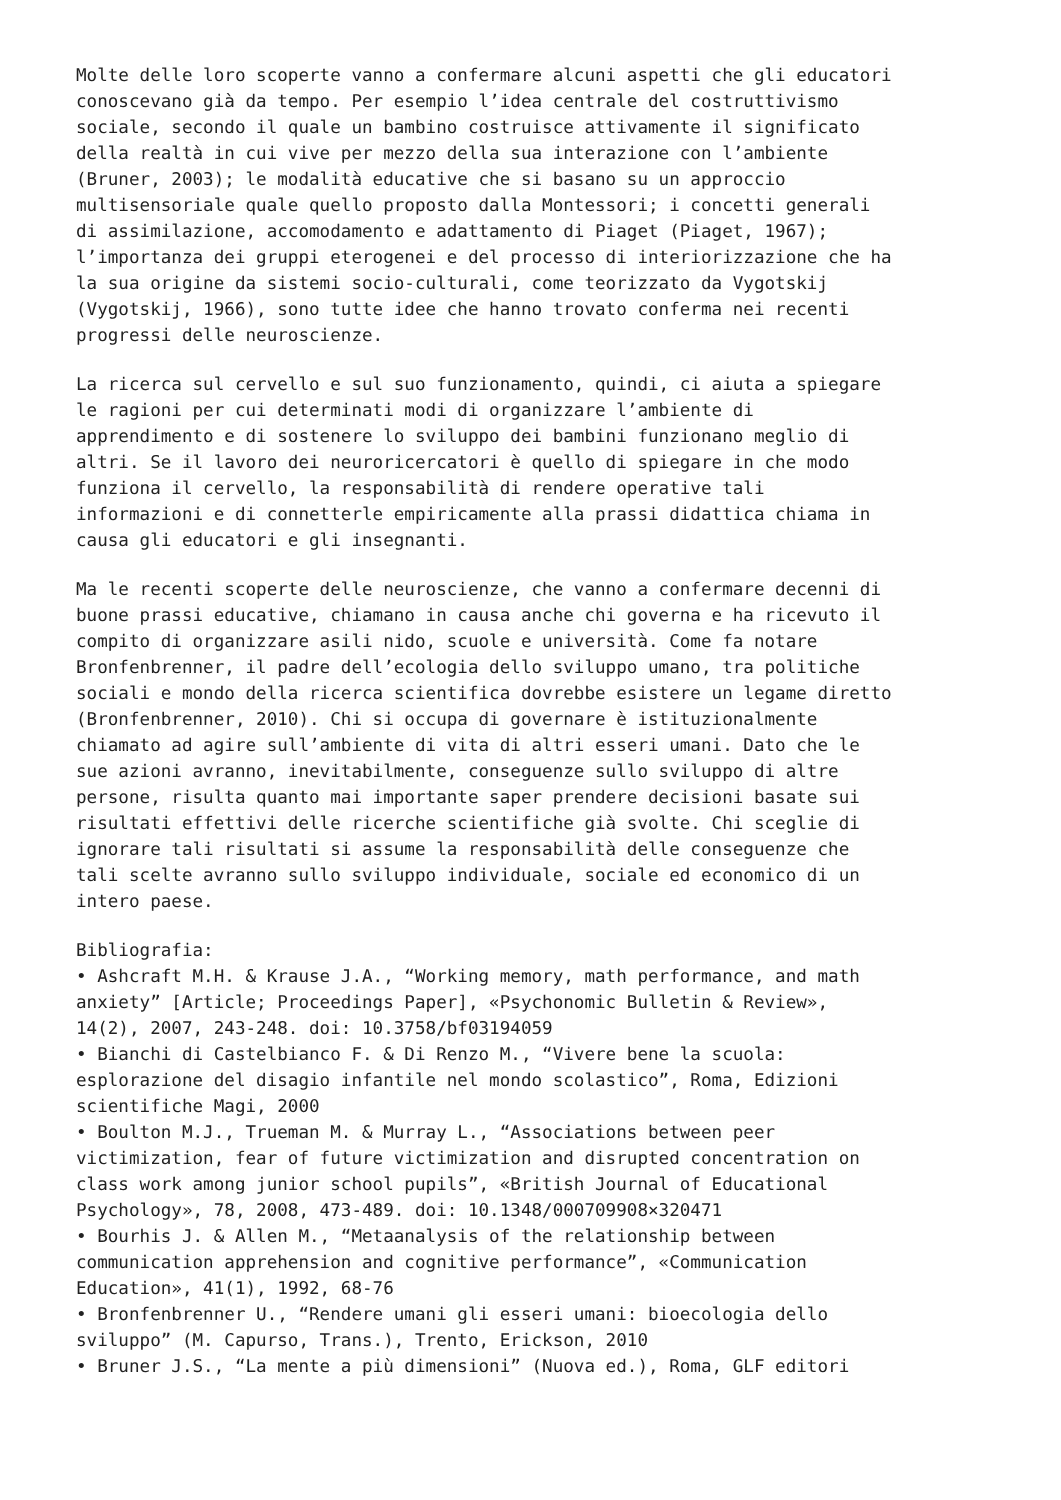Molte delle loro scoperte vanno a confermare alcuni aspetti che gli educatori conoscevano già da tempo. Per esempio l’idea centrale del costruttivismo sociale, secondo il quale un bambino costruisce attivamente il significato della realtà in cui vive per mezzo della sua interazione con l’ambiente (Bruner, 2003); le modalità educative che si basano su un approccio multisensoriale quale quello proposto dalla Montessori; i concetti generali di assimilazione, accomodamento e adattamento di Piaget (Piaget, 1967); l’importanza dei gruppi eterogenei e del processo di interiorizzazione che ha la sua origine da sistemi socio-culturali, come teorizzato da Vygotskij (Vygotskij, 1966), sono tutte idee che hanno trovato conferma nei recenti progressi delle neuroscienze.
La ricerca sul cervello e sul suo funzionamento, quindi, ci aiuta a spiegare le ragioni per cui determinati modi di organizzare l’ambiente di apprendimento e di sostenere lo sviluppo dei bambini funzionano meglio di altri. Se il lavoro dei neuroricercatori è quello di spiegare in che modo funziona il cervello, la responsabilità di rendere operative tali informazioni e di connetterle empiricamente alla prassi didattica chiama in causa gli educatori e gli insegnanti.
Ma le recenti scoperte delle neuroscienze, che vanno a confermare decenni di buone prassi educative, chiamano in causa anche chi governa e ha ricevuto il compito di organizzare asili nido, scuole e università. Come fa notare Bronfenbrenner, il padre dell’ecologia dello sviluppo umano, tra politiche sociali e mondo della ricerca scientifica dovrebbe esistere un legame diretto (Bronfenbrenner, 2010). Chi si occupa di governare è istituzionalmente chiamato ad agire sull’ambiente di vita di altri esseri umani. Dato che le sue azioni avranno, inevitabilmente, conseguenze sullo sviluppo di altre persone, risulta quanto mai importante saper prendere decisioni basate sui risultati effettivi delle ricerche scientifiche già svolte. Chi sceglie di ignorare tali risultati si assume la responsabilità delle conseguenze che tali scelte avranno sullo sviluppo individuale, sociale ed economico di un intero paese.
Bibliografia: • Ashcraft M.H. & Krause J.A., “Working memory, math performance, and math anxiety” [Article; Proceedings Paper], «Psychonomic Bulletin & Review», 14(2), 2007, 243-248. doi: 10.3758/bf03194059 • Bianchi di Castelbianco F. & Di Renzo M., “Vivere bene la scuola: esplorazione del disagio infantile nel mondo scolastico”, Roma, Edizioni scientifiche Magi, 2000 • Boulton M.J., Trueman M. & Murray L., “Associations between peer victimization, fear of future victimization and disrupted concentration on class work among junior school pupils”, «British Journal of Educational Psychology», 78, 2008, 473-489. doi: 10.1348/000709908×320471 • Bourhis J. & Allen M., “Metaanalysis of the relationship between communication apprehension and cognitive performance”, «Communication Education», 41(1), 1992, 68-76 • Bronfenbrenner U., “Rendere umani gli esseri umani: bioecologia dello sviluppo” (M. Capurso, Trans.), Trento, Erickson, 2010 • Bruner J.S., “La mente a più dimensioni” (Nuova ed.), Roma, GLF editori